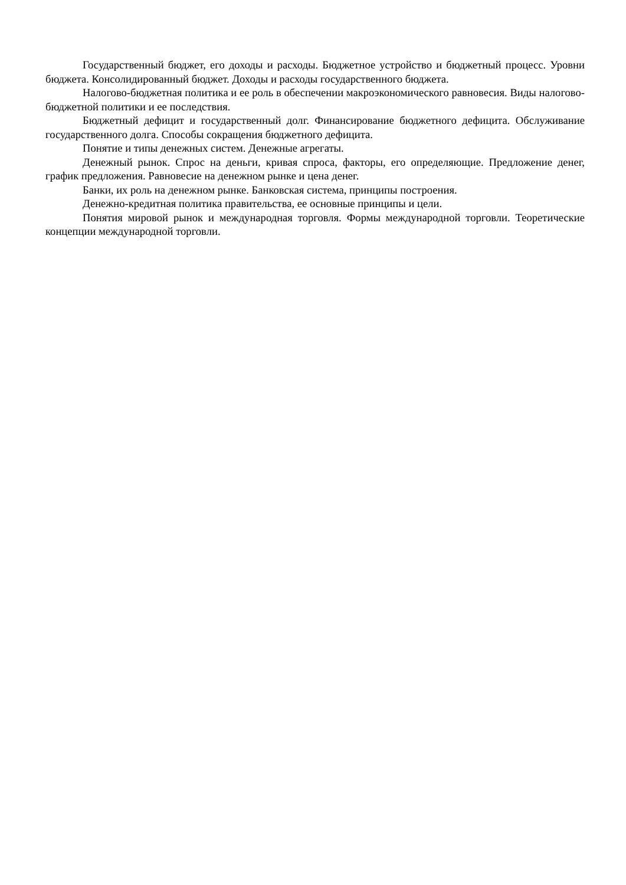Государственный бюджет, его доходы и расходы. Бюджетное устройство и бюджетный процесс. Уровни бюджета. Консолидированный бюджет. Доходы и расходы государственного бюджета.
Налогово-бюджетная политика и ее роль в обеспечении макроэкономического равновесия. Виды налогово-бюджетной политики и ее последствия.
Бюджетный дефицит и государственный долг. Финансирование бюджетного дефицита. Обслуживание государственного долга. Способы сокращения бюджетного дефицита.
Понятие и типы денежных систем. Денежные агрегаты.
Денежный рынок. Спрос на деньги, кривая спроса, факторы, его определяющие. Предложение денег, график предложения. Равновесие на денежном рынке и цена денег.
Банки, их роль на денежном рынке. Банковская система, принципы построения.
Денежно-кредитная политика правительства, ее основные принципы и цели.
Понятия мировой рынок и международная торговля. Формы международной торговли. Теоретические концепции международной торговли.